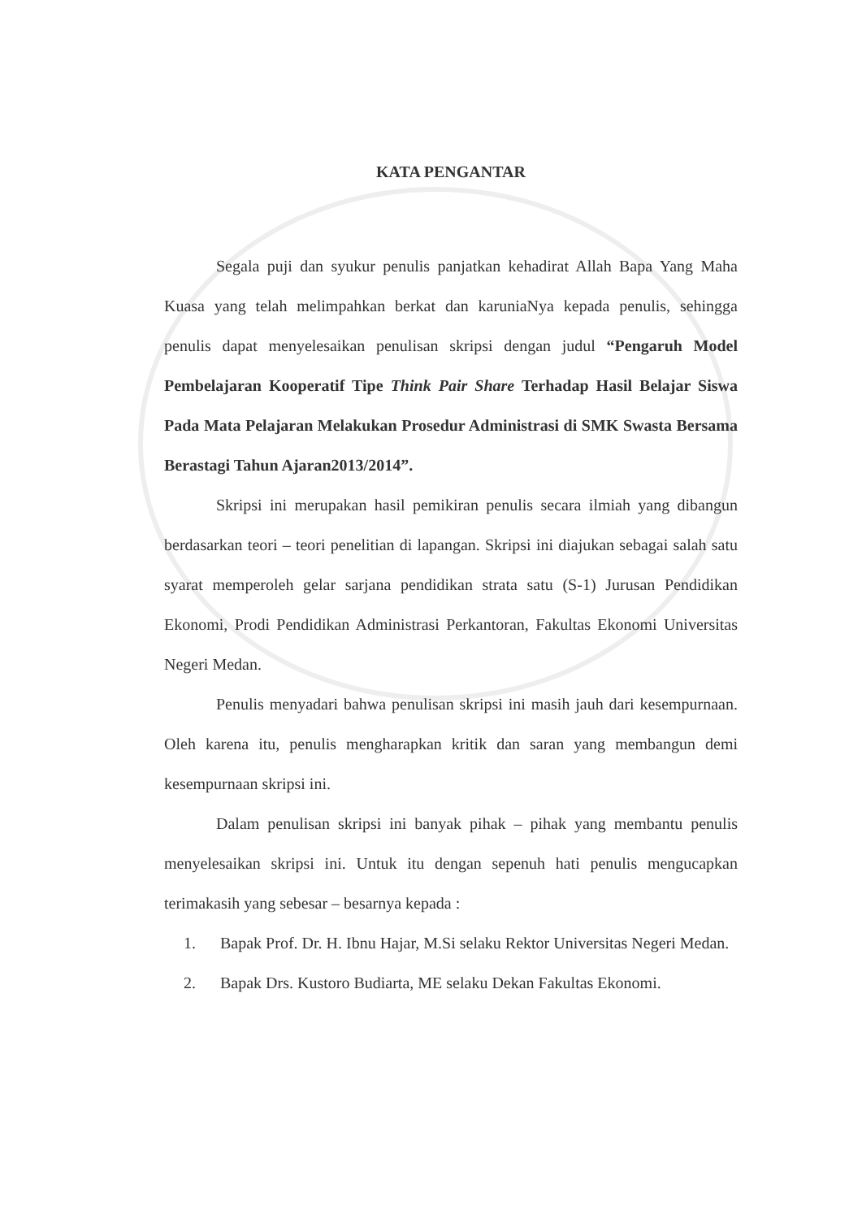KATA PENGANTAR
Segala puji dan syukur penulis panjatkan kehadirat Allah Bapa Yang Maha Kuasa yang telah melimpahkan berkat dan karuniaNya kepada penulis, sehingga penulis dapat menyelesaikan penulisan skripsi dengan judul “Pengaruh Model Pembelajaran Kooperatif Tipe Think Pair Share Terhadap Hasil Belajar Siswa Pada Mata Pelajaran Melakukan Prosedur Administrasi di SMK Swasta Bersama Berastagi Tahun Ajaran2013/2014”.
Skripsi ini merupakan hasil pemikiran penulis secara ilmiah yang dibangun berdasarkan teori – teori penelitian di lapangan. Skripsi ini diajukan sebagai salah satu syarat memperoleh gelar sarjana pendidikan strata satu (S-1) Jurusan Pendidikan Ekonomi, Prodi Pendidikan Administrasi Perkantoran, Fakultas Ekonomi Universitas Negeri Medan.
Penulis menyadari bahwa penulisan skripsi ini masih jauh dari kesempurnaan. Oleh karena itu, penulis mengharapkan kritik dan saran yang membangun demi kesempurnaan skripsi ini.
Dalam penulisan skripsi ini banyak pihak – pihak yang membantu penulis menyelesaikan skripsi ini. Untuk itu dengan sepenuh hati penulis mengucapkan terimakasih yang sebesar – besarnya kepada :
1. Bapak Prof. Dr. H. Ibnu Hajar, M.Si selaku Rektor Universitas Negeri Medan.
2. Bapak Drs. Kustoro Budiarta, ME selaku Dekan Fakultas Ekonomi.